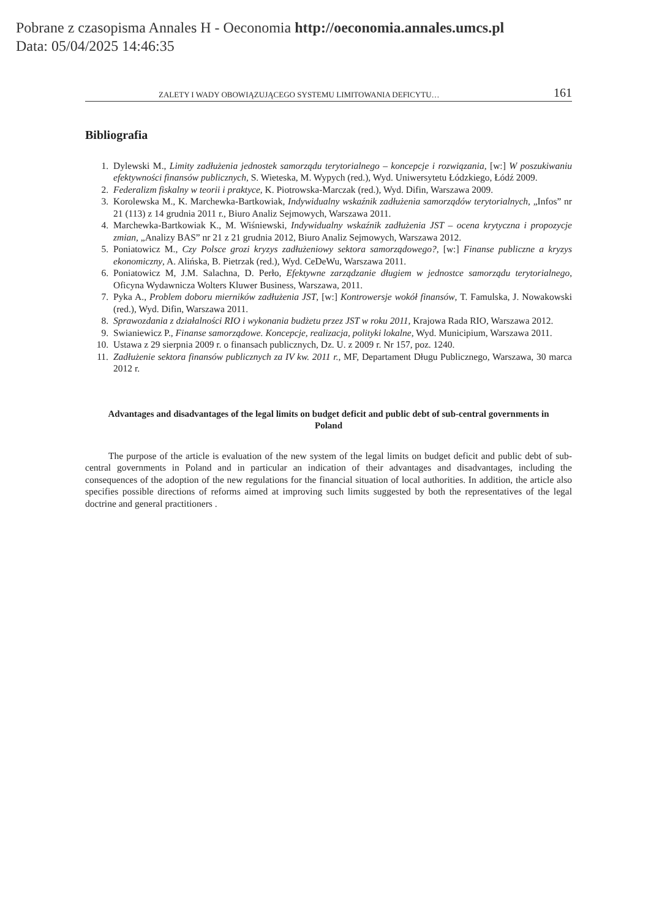Pobrane z czasopisma Annales H - Oeconomia http://oeconomia.annales.umcs.pl
Data: 05/04/2025 14:46:35
ZALETY I WADY OBOWIĄZUJĄCEGO SYSTEMU LIMITOWANIA DEFICYTU… 161
Bibliografia
1. Dylewski M., Limity zadłużenia jednostek samorządu terytorialnego – koncepcje i rozwiązania, [w:] W poszukiwaniu efektywności finansów publicznych, S. Wieteska, M. Wypych (red.), Wyd. Uniwersytetu Łódzkiego, Łódź 2009.
2. Federalizm fiskalny w teorii i praktyce, K. Piotrowska-Marczak (red.), Wyd. Difin, Warszawa 2009.
3. Korolewska M., K. Marchewka-Bartkowiak, Indywidualny wskaźnik zadłużenia samorządów terytorialnych, „Infos” nr 21 (113) z 14 grudnia 2011 r., Biuro Analiz Sejmowych, Warszawa 2011.
4. Marchewka-Bartkowiak K., M. Wiśniewski, Indywidualny wskaźnik zadłużenia JST – ocena krytyczna i propozycje zmian, „Analizy BAS” nr 21 z 21 grudnia 2012, Biuro Analiz Sejmowych, Warszawa 2012.
5. Poniatowicz M., Czy Polsce grozi kryzys zadłużeniowy sektora samorządowego?, [w:] Finanse publiczne a kryzys ekonomiczny, A. Alińska, B. Pietrzak (red.), Wyd. CeDeWu, Warszawa 2011.
6. Poniatowicz M, J.M. Salachna, D. Perło, Efektywne zarządzanie długiem w jednostce samorządu terytorialnego, Oficyna Wydawnicza Wolters Kluwer Business, Warszawa, 2011.
7. Pyka A., Problem doboru mierników zadłużenia JST, [w:] Kontrowersje wokół finansów, T. Famulska, J. Nowakowski (red.), Wyd. Difin, Warszawa 2011.
8. Sprawozdania z działalności RIO i wykonania budżetu przez JST w roku 2011, Krajowa Rada RIO, Warszawa 2012.
9. Swianiewicz P., Finanse samorządowe. Koncepcje, realizacja, polityki lokalne, Wyd. Municipium, Warszawa 2011.
10. Ustawa z 29 sierpnia 2009 r. o finansach publicznych, Dz. U. z 2009 r. Nr 157, poz. 1240.
11. Zadłużenie sektora finansów publicznych za IV kw. 2011 r., MF, Departament Długu Publicznego, Warszawa, 30 marca 2012 r.
Advantages and disadvantages of the legal limits on budget deficit and public debt of sub-central governments in Poland
The purpose of the article is evaluation of the new system of the legal limits on budget deficit and public debt of sub-central governments in Poland and in particular an indication of their advantages and disadvantages, including the consequences of the adoption of the new regulations for the financial situation of local authorities. In addition, the article also specifies possible directions of reforms aimed at improving such limits suggested by both the representatives of the legal doctrine and general practitioners .